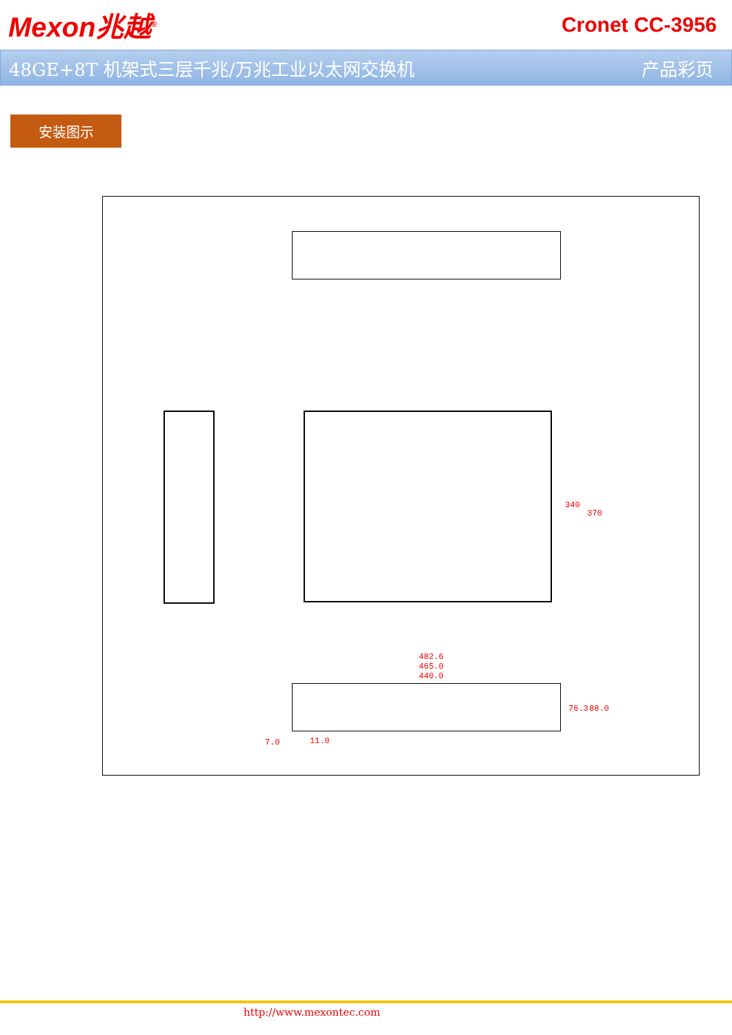Mexon兆越<sup>®</sup> Cronet CC-3956
48GE+8T 机架式三层千兆/万兆工业以太网交换机 产品彩页
安装图示
340
370
482.6
465.0
440.0
76.3 88.0
7.0 11.0
http://www.mexontec.com